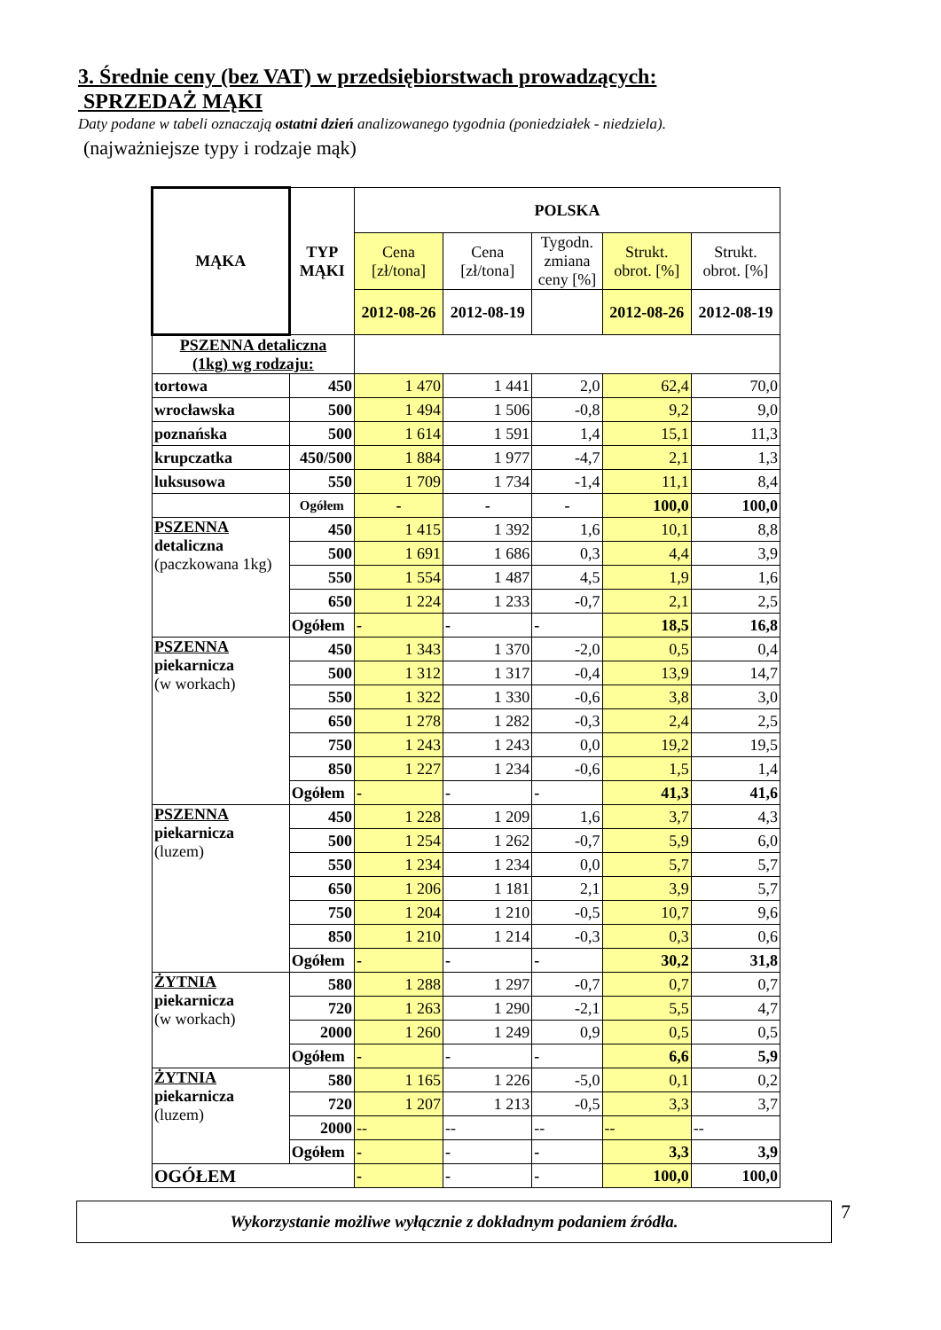3. Średnie ceny (bez VAT) w przedsiębiorstwach prowadzących:
SPRZEDAŻ MĄKI
Daty podane w tabeli oznaczają ostatni dzień analizowanego tygodnia (poniedziałek - niedziela).
(najważniejsze typy i rodzaje mąk)
| MĄKA | TYP MĄKI | POLSKA | | | | |
| --- | --- | --- | --- | --- | --- | --- |
| | | Cena [zł/tona] | Cena [zł/tona] | Tygodn. zmiana ceny [%] | Strukt. obrot. [%] | Strukt. obrot. [%] |
| | | 2012-08-26 | 2012-08-19 | | 2012-08-26 | 2012-08-19 |
| PSZENNA detaliczna (1kg) wg rodzaju: | | | | | | |
| tortowa | 450 | 1 470 | 1 441 | 2,0 | 62,4 | 70,0 |
| wrocławska | 500 | 1 494 | 1 506 | -0,8 | 9,2 | 9,0 |
| poznańska | 500 | 1 614 | 1 591 | 1,4 | 15,1 | 11,3 |
| krupczatka | 450/500 | 1 884 | 1 977 | -4,7 | 2,1 | 1,3 |
| luksusowa | 550 | 1 709 | 1 734 | -1,4 | 11,1 | 8,4 |
| | Ogółem | - | - | - | 100,0 | 100,0 |
| PSZENNA detaliczna (paczkowana 1kg) | 450 | 1 415 | 1 392 | 1,6 | 10,1 | 8,8 |
| | 500 | 1 691 | 1 686 | 0,3 | 4,4 | 3,9 |
| | 550 | 1 554 | 1 487 | 4,5 | 1,9 | 1,6 |
| | 650 | 1 224 | 1 233 | -0,7 | 2,1 | 2,5 |
| | Ogółem | - | - | - | 18,5 | 16,8 |
| PSZENNA piekarnicza (w workach) | 450 | 1 343 | 1 370 | -2,0 | 0,5 | 0,4 |
| | 500 | 1 312 | 1 317 | -0,4 | 13,9 | 14,7 |
| | 550 | 1 322 | 1 330 | -0,6 | 3,8 | 3,0 |
| | 650 | 1 278 | 1 282 | -0,3 | 2,4 | 2,5 |
| | 750 | 1 243 | 1 243 | 0,0 | 19,2 | 19,5 |
| | 850 | 1 227 | 1 234 | -0,6 | 1,5 | 1,4 |
| | Ogółem | - | - | - | 41,3 | 41,6 |
| PSZENNA piekarnicza (luzem) | 450 | 1 228 | 1 209 | 1,6 | 3,7 | 4,3 |
| | 500 | 1 254 | 1 262 | -0,7 | 5,9 | 6,0 |
| | 550 | 1 234 | 1 234 | 0,0 | 5,7 | 5,7 |
| | 650 | 1 206 | 1 181 | 2,1 | 3,9 | 5,7 |
| | 750 | 1 204 | 1 210 | -0,5 | 10,7 | 9,6 |
| | 850 | 1 210 | 1 214 | -0,3 | 0,3 | 0,6 |
| | Ogółem | - | - | - | 30,2 | 31,8 |
| ŻYTNIA piekarnicza (w workach) | 580 | 1 288 | 1 297 | -0,7 | 0,7 | 0,7 |
| | 720 | 1 263 | 1 290 | -2,1 | 5,5 | 4,7 |
| | 2000 | 1 260 | 1 249 | 0,9 | 0,5 | 0,5 |
| | Ogółem | - | - | - | 6,6 | 5,9 |
| ŻYTNIA piekarnicza (luzem) | 580 | 1 165 | 1 226 | -5,0 | 0,1 | 0,2 |
| | 720 | 1 207 | 1 213 | -0,5 | 3,3 | 3,7 |
| | 2000 | -- | -- | -- | -- | -- |
| | Ogółem | - | - | - | 3,3 | 3,9 |
| OGÓŁEM | | - | - | - | 100,0 | 100,0 |
Wykorzystanie możliwe wyłącznie z dokładnym podaniem źródła.
7